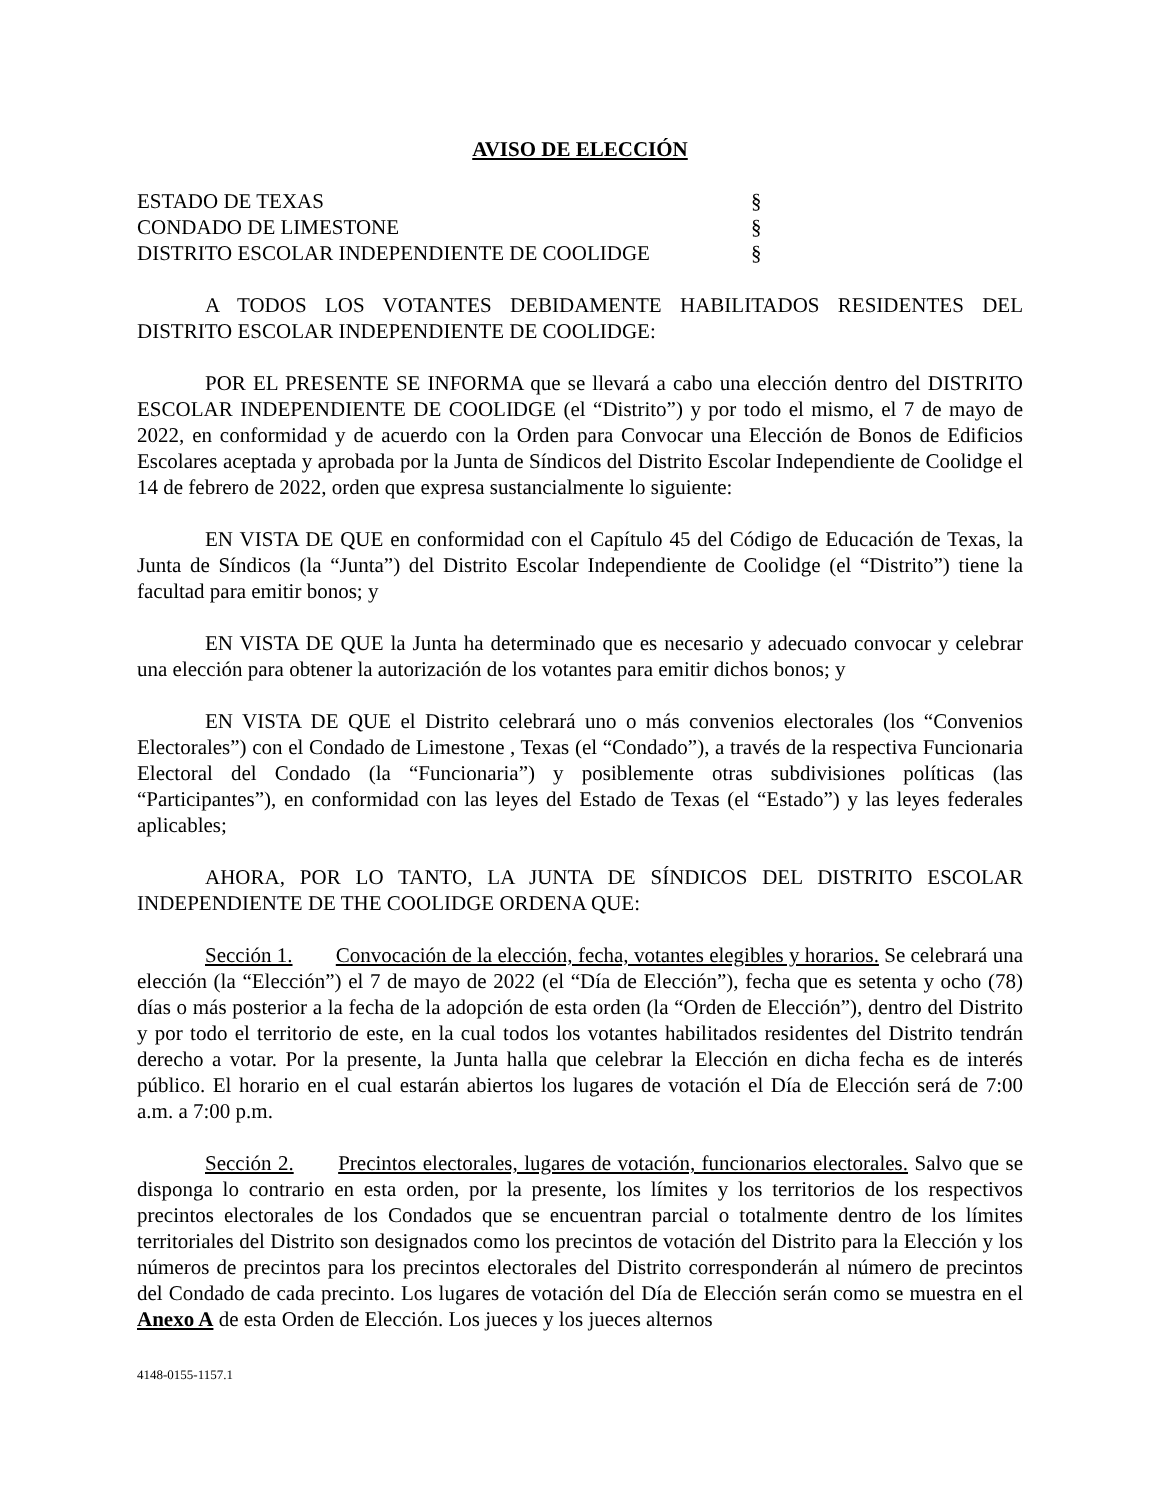AVISO DE ELECCIÓN
| ESTADO DE TEXAS | § |
| CONDADO DE LIMESTONE | § |
| DISTRITO ESCOLAR INDEPENDIENTE DE COOLIDGE | § |
A TODOS LOS VOTANTES DEBIDAMENTE HABILITADOS RESIDENTES DEL DISTRITO ESCOLAR INDEPENDIENTE DE COOLIDGE:
POR EL PRESENTE SE INFORMA que se llevará a cabo una elección dentro del DISTRITO ESCOLAR INDEPENDIENTE DE COOLIDGE (el “Distrito”) y por todo el mismo, el 7 de mayo de 2022, en conformidad y de acuerdo con la Orden para Convocar una Elección de Bonos de Edificios Escolares aceptada y aprobada por la Junta de Síndicos del Distrito Escolar Independiente de Coolidge el 14 de febrero de 2022, orden que expresa sustancialmente lo siguiente:
EN VISTA DE QUE en conformidad con el Capítulo 45 del Código de Educación de Texas, la Junta de Síndicos (la “Junta”) del Distrito Escolar Independiente de Coolidge (el “Distrito”) tiene la facultad para emitir bonos; y
EN VISTA DE QUE la Junta ha determinado que es necesario y adecuado convocar y celebrar una elección para obtener la autorización de los votantes para emitir dichos bonos; y
EN VISTA DE QUE el Distrito celebrará uno o más convenios electorales (los “Convenios Electorales”) con el Condado de Limestone , Texas (el “Condado”), a través de la respectiva Funcionaria Electoral del Condado (la “Funcionaria”) y posiblemente otras subdivisiones políticas (las “Participantes”), en conformidad con las leyes del Estado de Texas (el “Estado”) y las leyes federales aplicables;
AHORA, POR LO TANTO, LA JUNTA DE SÍNDICOS DEL DISTRITO ESCOLAR INDEPENDIENTE DE THE COOLIDGE ORDENA QUE:
Sección 1. Convocación de la elección, fecha, votantes elegibles y horarios. Se celebrará una elección (la “Elección”) el 7 de mayo de 2022 (el “Día de Elección”), fecha que es setenta y ocho (78) días o más posterior a la fecha de la adopción de esta orden (la “Orden de Elección”), dentro del Distrito y por todo el territorio de este, en la cual todos los votantes habilitados residentes del Distrito tendrán derecho a votar. Por la presente, la Junta halla que celebrar la Elección en dicha fecha es de interés público. El horario en el cual estarán abiertos los lugares de votación el Día de Elección será de 7:00 a.m. a 7:00 p.m.
Sección 2. Precintos electorales, lugares de votación, funcionarios electorales. Salvo que se disponga lo contrario en esta orden, por la presente, los límites y los territorios de los respectivos precintos electorales de los Condados que se encuentran parcial o totalmente dentro de los límites territoriales del Distrito son designados como los precintos de votación del Distrito para la Elección y los números de precintos para los precintos electorales del Distrito corresponderán al número de precintos del Condado de cada precinto. Los lugares de votación del Día de Elección serán como se muestra en el Anexo A de esta Orden de Elección. Los jueces y los jueces alternos
4148-0155-1157.1